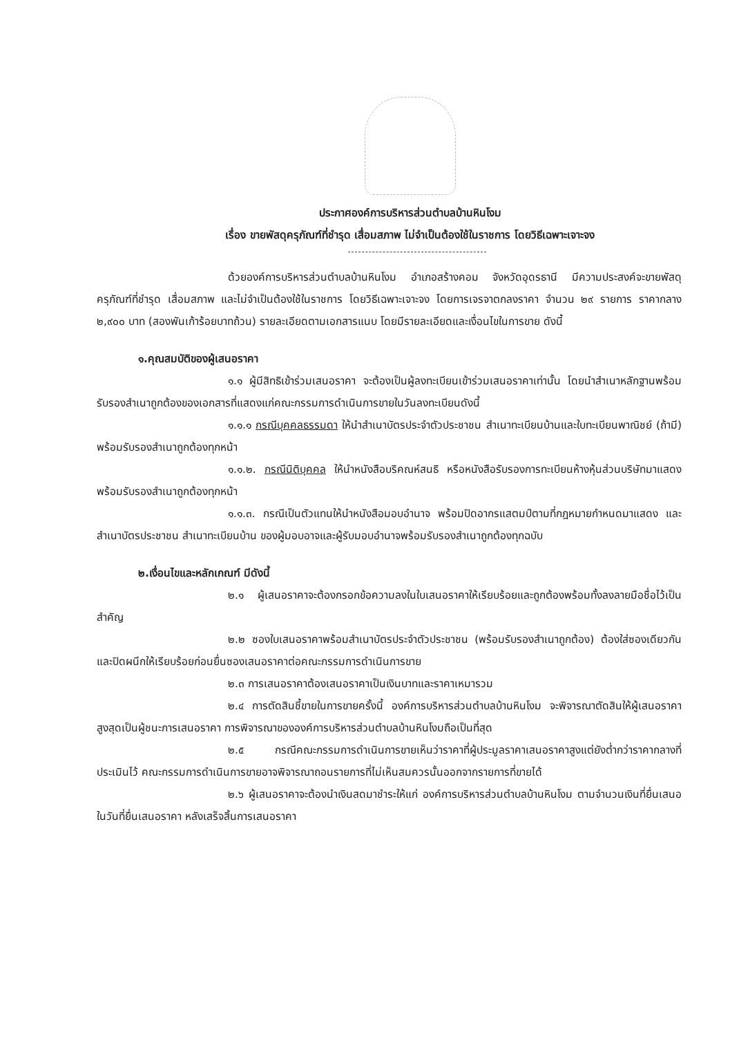ประกาศองค์การบริหารส่วนตำบลบ้านหินโงม
เรื่อง ขายพัสดุครุภัณฑ์ที่ชำรุด เสื่อมสภาพ ไม่จำเป็นต้องใช้ในราชการ โดยวิธีเฉพาะเจาะจง
ด้วยองค์การบริหารส่วนตำบลบ้านหินโงม อำเภอสร้างคอม จังหวัดอุดรธานี มีความประสงค์จะขายพัสดุครุภัณฑ์ที่ชำรุด เสื่อมสภาพ และไม่จำเป็นต้องใช้ในราชการ โดยวิธีเฉพาะเจาะจง โดยการเจรจาตกลงราคา จำนวน ๒๙ รายการ ราคากลาง ๒,๙๐๐ บาท (สองพันเก้าร้อยบาทถ้วน) รายละเอียดตามเอกสารแนบ โดยมีรายละเอียดและเงื่อนไขในการขาย ดังนี้
๑.คุณสมบัติของผู้เสนอราคา
๑.๑ ผู้มีสิทธิเข้าร่วมเสนอราคา จะต้องเป็นผู้ลงทะเบียนเข้าร่วมเสนอราคาเท่านั้น โดยนำสำเนาหลักฐานพร้อมรับรองสำเนาถูกต้องของเอกสารที่แสดงแก่คณะกรรมการดำเนินการขายในวันลงทะเบียนดังนี้
๑.๑.๑ กรณีบุคคลธรรมดา ให้นำสำเนาบัตรประจำตัวประชาชน สำเนาทะเบียนบ้านและใบทะเบียนพาณิชย์ (ถ้ามี) พร้อมรับรองสำเนาถูกต้องทุกหน้า
๑.๑.๒. กรณีนิติบุคคล ให้นำหนังสือบริคณห์สนธิ หรือหนังสือรับรองการทะเบียนห้างหุ้นส่วนบริษัทมาแสดง พร้อมรับรองสำเนาถูกต้องทุกหน้า
๑.๑.๓. กรณีเป็นตัวแทนให้นำหนังสือมอบอำนาจ พร้อมปิดอากรแสตมป์ตามที่กฎหมายกำหนดมาแสดง และสำเนาบัตรประชาชน สำเนาทะเบียนบ้าน ของผู้มอบอาจและผู้รับมอบอำนาจพร้อมรับรองสำเนาถูกต้องทุกฉบับ
๒.เงื่อนไขและหลักเกณฑ์ มีดังนี้
๒.๑ ผู้เสนอราคาจะต้องกรอกข้อความลงในใบเสนอราคาให้เรียบร้อยและถูกต้องพร้อมทั้งลงลายมือชื่อไว้เป็นสำคัญ
๒.๒ ซองใบเสนอราคาพร้อมสำเนาบัตรประจำตัวประชาชน (พร้อมรับรองสำเนาถูกต้อง) ต้องใส่ซองเดียวกันและปิดผนึกให้เรียบร้อยก่อนยื่นซองเสนอราคาต่อคณะกรรมการดำเนินการขาย
๒.๓ การเสนอราคาต้องเสนอราคาเป็นเงินบาทและราคาเหมารวม
๒.๔ การตัดสินชี้ขายในการขายครั้งนี้ องค์การบริหารส่วนตำบลบ้านหินโงม จะพิจารณาตัดสินให้ผู้เสนอราคาสูงสุดเป็นผู้ชนะการเสนอราคา การพิจารณาขององค์การบริหารส่วนตำบลบ้านหินโงมถือเป็นที่สุด
๒.๕ กรณีคณะกรรมการดำเนินการขายเห็นว่าราคาที่ผู้ประมูลราคาเสนอราคาสูงแต่ยังต่ำกว่าราคากลางที่ประเมินไว้ คณะกรรมการดำเนินการขายอาจพิจารณาถอนรายการที่ไม่เห็นสมควรนั้นออกจากรายการที่ขายได้
๒.๖ ผู้เสนอราคาจะต้องนำเงินสดมาชำระให้แก่ องค์การบริหารส่วนตำบลบ้านหินโงม ตามจำนวนเงินที่ยื่นเสนอในวันที่ยื่นเสนอราคา หลังเสร็จสิ้นการเสนอราคา